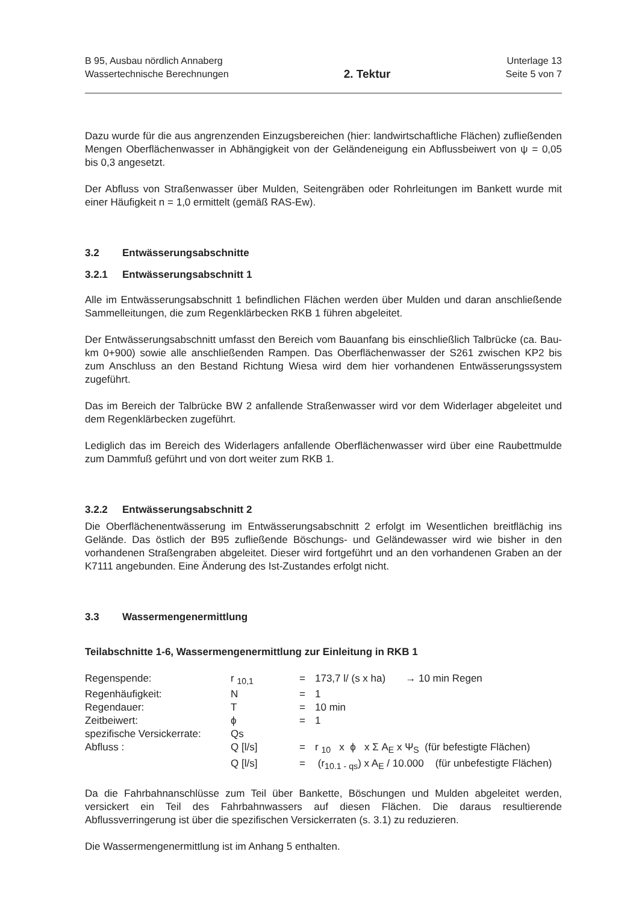B 95, Ausbau nördlich Annaberg
Wassertechnische Berechnungen
2. Tektur
Unterlage 13
Seite 5 von 7
Dazu wurde für die aus angrenzenden Einzugsbereichen (hier: landwirtschaftliche Flächen) zufließenden Mengen Oberflächenwasser in Abhängigkeit von der Geländeneigung ein Abflussbeiwert von ψ = 0,05 bis 0,3 angesetzt.
Der Abfluss von Straßenwasser über Mulden, Seitengräben oder Rohrleitungen im Bankett wurde mit einer Häufigkeit n = 1,0 ermittelt (gemäß RAS-Ew).
3.2 Entwässerungsabschnitte
3.2.1 Entwässerungsabschnitt 1
Alle im Entwässerungsabschnitt 1 befindlichen Flächen werden über Mulden und daran anschließende Sammelleitungen, die zum Regenklärbecken RKB 1 führen abgeleitet.
Der Entwässerungsabschnitt umfasst den Bereich vom Bauanfang bis einschließlich Talbrücke (ca. Bau-km 0+900) sowie alle anschließenden Rampen. Das Oberflächenwasser der S261 zwischen KP2 bis zum Anschluss an den Bestand Richtung Wiesa wird dem hier vorhandenen Entwässerungssystem zugeführt.
Das im Bereich der Talbrücke BW 2 anfallende Straßenwasser wird vor dem Widerlager abgeleitet und dem Regenklärbecken zugeführt.
Lediglich das im Bereich des Widerlagers anfallende Oberflächenwasser wird über eine Raubettmulde zum Dammfuß geführt und von dort weiter zum RKB 1.
3.2.2 Entwässerungsabschnitt 2
Die Oberflächenentwässerung im Entwässerungsabschnitt 2 erfolgt im Wesentlichen breitflächig ins Gelände. Das östlich der B95 zufließende Böschungs- und Geländewasser wird wie bisher in den vorhandenen Straßengraben abgeleitet. Dieser wird fortgeführt und an den vorhandenen Graben an der K7111 angebunden. Eine Änderung des Ist-Zustandes erfolgt nicht.
3.3 Wassermengenermittlung
Teilabschnitte 1-6, Wassermengenermittlung zur Einleitung in RKB 1
| Regenspende: | r <sub>10,1</sub> | = | 173,7 l/ (s x ha) → 10 min Regen |
| Regenhäufigkeit: | N | = | 1 |
| Regendauer: | T | = | 10 min |
| Zeitbeiwert: | ϕ | = | 1 |
| spezifische Versickerrate: | Qs | | |
| Abfluss : | Q [l/s] | = | r <sub>10</sub> x ϕ x Σ A<sub>E</sub> x Ψ<sub>S</sub> (für befestigte Flächen) |
| | Q [l/s] | = | (r<sub>10.1 - qs</sub>) x A<sub>E</sub> / 10.000 (für unbefestigte Flächen) |
Da die Fahrbahnanschlüsse zum Teil über Bankette, Böschungen und Mulden abgeleitet werden, versickert ein Teil des Fahrbahnwassers auf diesen Flächen. Die daraus resultierende Abflussverringerung ist über die spezifischen Versickerraten (s. 3.1) zu reduzieren.
Die Wassermengenermittlung ist im Anhang 5 enthalten.